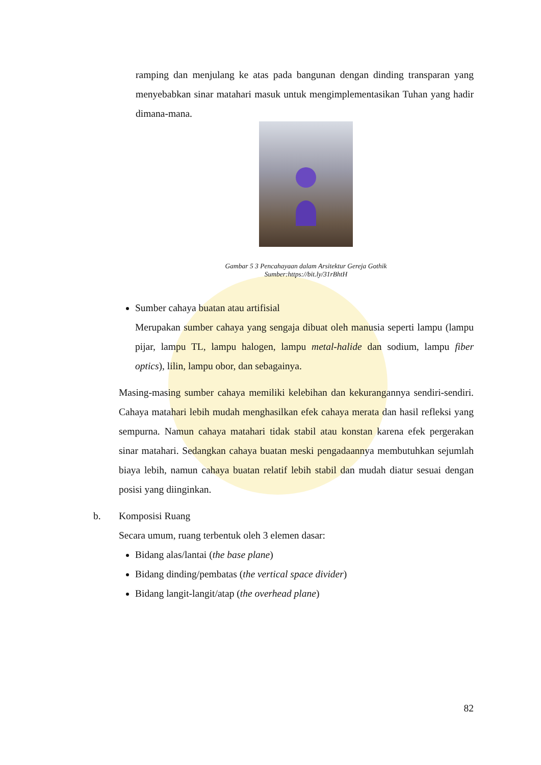ramping dan menjulang ke atas pada bangunan dengan dinding transparan yang menyebabkan sinar matahari masuk untuk mengimplementasikan Tuhan yang hadir dimana-mana.
Gambar 5 3 Pencahayaan dalam Arsitektur Gereja Gothik
Sumber:https://bit.ly/31rBhtH
Sumber cahaya buatan atau artifisial
Merupakan sumber cahaya yang sengaja dibuat oleh manusia seperti lampu (lampu pijar, lampu TL, lampu halogen, lampu metal-halide dan sodium, lampu fiber optics), lilin, lampu obor, dan sebagainya.
Masing-masing sumber cahaya memiliki kelebihan dan kekurangannya sendiri-sendiri. Cahaya matahari lebih mudah menghasilkan efek cahaya merata dan hasil refleksi yang sempurna. Namun cahaya matahari tidak stabil atau konstan karena efek pergerakan sinar matahari. Sedangkan cahaya buatan meski pengadaannya membutuhkan sejumlah biaya lebih, namun cahaya buatan relatif lebih stabil dan mudah diatur sesuai dengan posisi yang diinginkan.
b. Komposisi Ruang
Secara umum, ruang terbentuk oleh 3 elemen dasar:
Bidang alas/lantai (the base plane)
Bidang dinding/pembatas (the vertical space divider)
Bidang langit-langit/atap (the overhead plane)
82